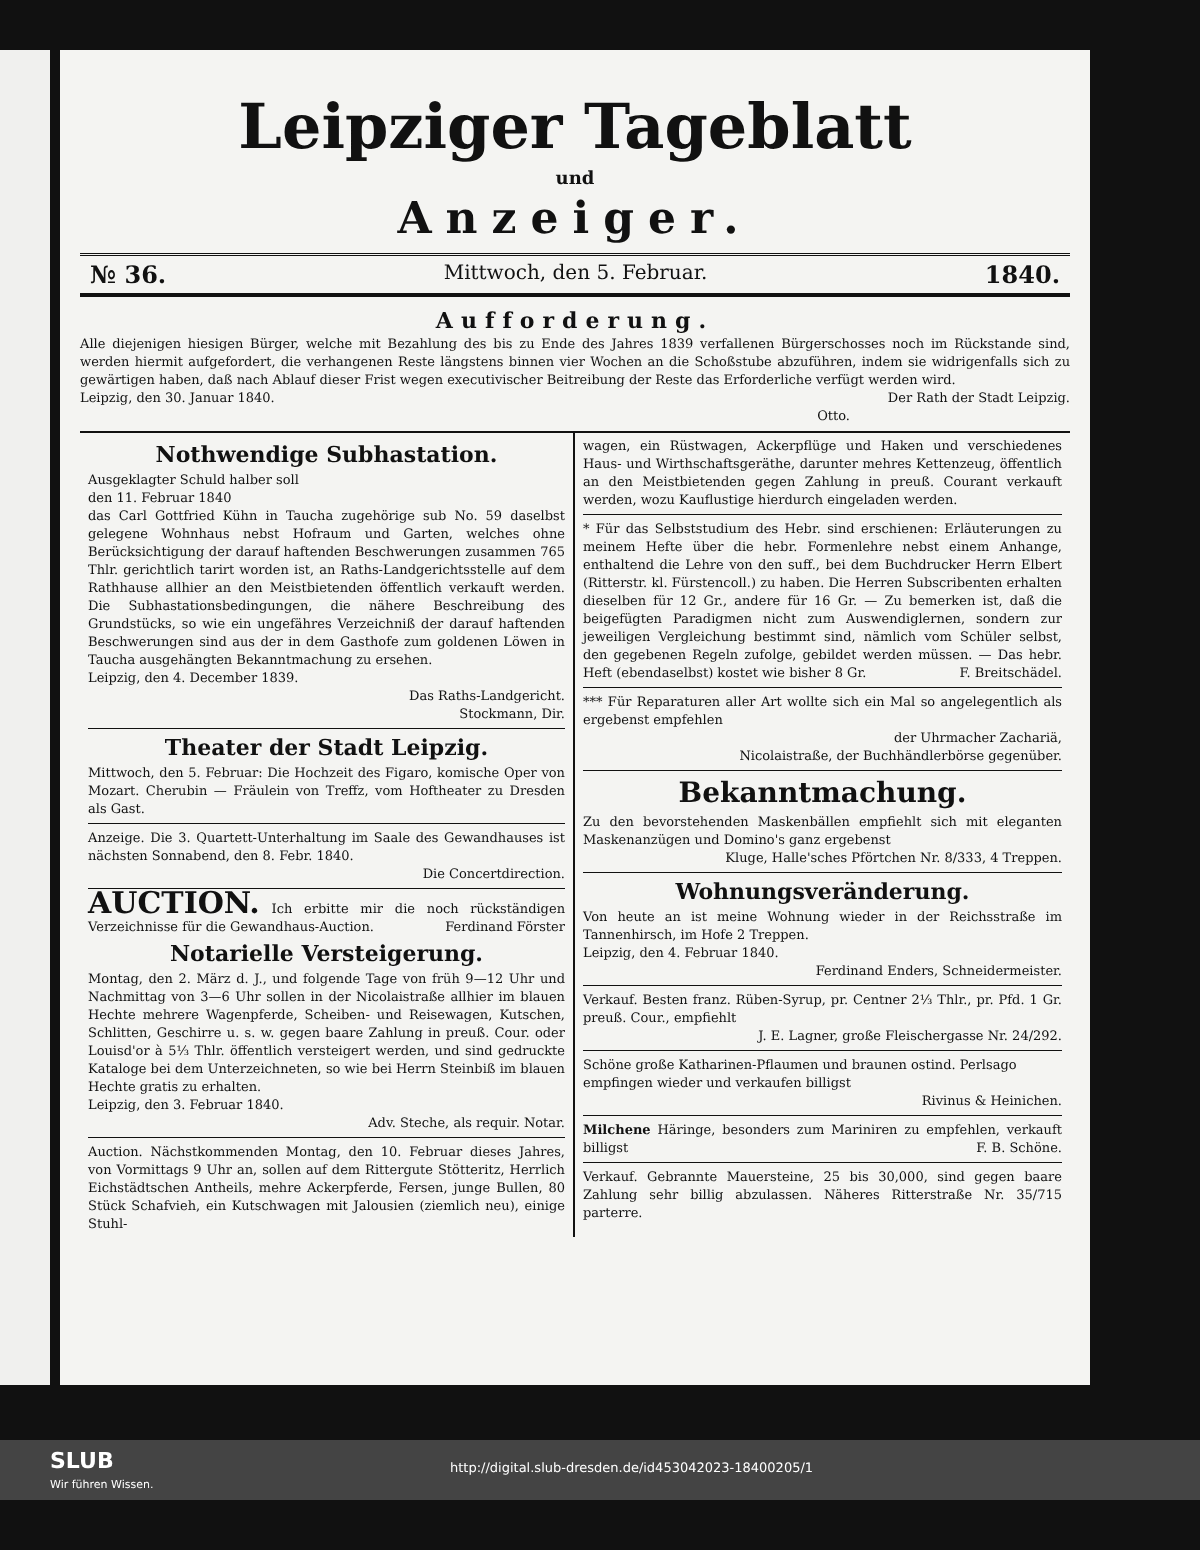Leipziger Tageblatt
und
Anzeiger.
№ 36. Mittwoch, den 5. Februar. 1840.
Aufforderung.
Alle diejenigen hiesigen Bürger, welche mit Bezahlung des bis zu Ende des Jahres 1839 verfallenen Bürgerschosses noch im Rückstande sind, werden hiermit aufgefordert, die verhangenen Reste längstens binnen vier Wochen an die Schoßstube abzuführen, indem sie widrigenfalls sich zu gewärtigen haben, daß nach Ablauf dieser Frist wegen executivischer Beitreibung der Reste das Erforderliche verfügt werden wird.
Leipzig, den 30. Januar 1840. Der Rath der Stadt Leipzig.
Otto.
Nothwendige Subhastation.
Ausgeklagter Schuld halber soll
den 11. Februar 1840
das Carl Gottfried Kühn in Taucha zugehörige sub No. 59 daselbst gelegene Wohnhaus nebst Hofraum und Garten, welches ohne Berücksichtigung der darauf haftenden Beschwerungen zusammen 765 Thlr. gerichtlich tarirt worden ist, an Raths-Landgerichtsstelle auf dem Rathhause allhier an den Meistbietenden öffentlich verkauft werden. Die Subhastationsbedingungen, die nähere Beschreibung des Grundstücks, so wie ein ungefähres Verzeichniß der darauf haftenden Beschwerungen sind aus der in dem Gasthofe zum goldenen Löwen in Taucha ausgehängten Bekanntmachung zu ersehen.
Leipzig, den 4. December 1839.
Das Raths-Landgericht.
Stockmann, Dir.
Theater der Stadt Leipzig.
Mittwoch, den 5. Februar: Die Hochzeit des Figaro, komische Oper von Mozart. Cherubin — Fräulein von Treffz, vom Hoftheater zu Dresden als Gast.
Anzeige. Die 3. Quartett-Unterhaltung im Saale des Gewandhauses ist nächsten Sonnabend, den 8. Febr. 1840.
Die Concertdirection.
AUCTION. Ich erbitte mir die noch rückständigen Verzeichnisse für die Gewandhaus-Auction. Ferdinand Förster
Notarielle Versteigerung.
Montag, den 2. März d. J., und folgende Tage von früh 9—12 Uhr und Nachmittag von 3—6 Uhr sollen in der Nicolaistraße allhier im blauen Hechte mehrere Wagenpferde, Scheiben- und Reisewagen, Kutschen, Schlitten, Geschirre u. s. w. gegen baare Zahlung in preuß. Cour. oder Louisd'or à 5⅓ Thlr. öffentlich versteigert werden, und sind gedruckte Kataloge bei dem Unterzeichneten, so wie bei Herrn Steinbiß im blauen Hechte gratis zu erhalten.
Leipzig, den 3. Februar 1840.
Adv. Steche, als requir. Notar.
Auction. Nächstkommenden Montag, den 10. Februar dieses Jahres, von Vormittags 9 Uhr an, sollen auf dem Rittergute Stötteritz, Herrlich Eichstädtschen Antheils, mehre Ackerpferde, Fersen, junge Bullen, 80 Stück Schafvieh, ein Kutschwagen mit Jalousien (ziemlich neu), einige Stuhl-
wagen, ein Rüstwagen, Ackerpflüge und Haken und verschiedenes Haus- und Wirthschaftsgeräthe, darunter mehres Kettenzeug, öffentlich an den Meistbietenden gegen Zahlung in preuß. Courant verkauft werden, wozu Kauflustige hierdurch eingeladen werden.
* Für das Selbststudium des Hebr. sind erschienen: Erläuterungen zu meinem Hefte über die hebr. Formenlehre nebst einem Anhange, enthaltend die Lehre von den suff., bei dem Buchdrucker Herrn Elbert (Ritterstr. kl. Fürstencoll.) zu haben. Die Herren Subscribenten erhalten dieselben für 12 Gr., andere für 16 Gr. — Zu bemerken ist, daß die beigefügten Paradigmen nicht zum Auswendiglernen, sondern zur jeweiligen Vergleichung bestimmt sind, nämlich vom Schüler selbst, den gegebenen Regeln zufolge, gebildet werden müssen. — Das hebr. Heft (ebendaselbst) kostet wie bisher 8 Gr. F. Breitschädel.
*** Für Reparaturen aller Art wollte sich ein Mal so angelegentlich als ergebenst empfehlen
der Uhrmacher Zachariä,
Nicolaistraße, der Buchhändlerbörse gegenüber.
Bekanntmachung.
Zu den bevorstehenden Maskenbällen empfiehlt sich mit eleganten Maskenanzügen und Domino's ganz ergebenst
Kluge, Halle'sches Pförtchen Nr. 8/333, 4 Treppen.
Wohnungsveränderung.
Von heute an ist meine Wohnung wieder in der Reichsstraße im Tannenhirsch, im Hofe 2 Treppen.
Leipzig, den 4. Februar 1840.
Ferdinand Enders, Schneidermeister.
Verkauf. Besten franz. Rüben-Syrup, pr. Centner 2⅓ Thlr., pr. Pfd. 1 Gr. preuß. Cour., empfiehlt
J. E. Lagner, große Fleischergasse Nr. 24/292.
Schöne große Katharinen-Pflaumen und braunen ostind. Perlsago
empfingen wieder und verkaufen billigst
Rivinus & Heinichen.
Milchene Häringe, besonders zum Mariniren zu empfehlen, verkauft billigst F. B. Schöne.
Verkauf. Gebrannte Mauersteine, 25 bis 30,000, sind gegen baare Zahlung sehr billig abzulassen. Näheres Ritterstraße Nr. 35/715 parterre.
SLUB
Wir führen Wissen.
http://digital.slub-dresden.de/id453042023-18400205/1